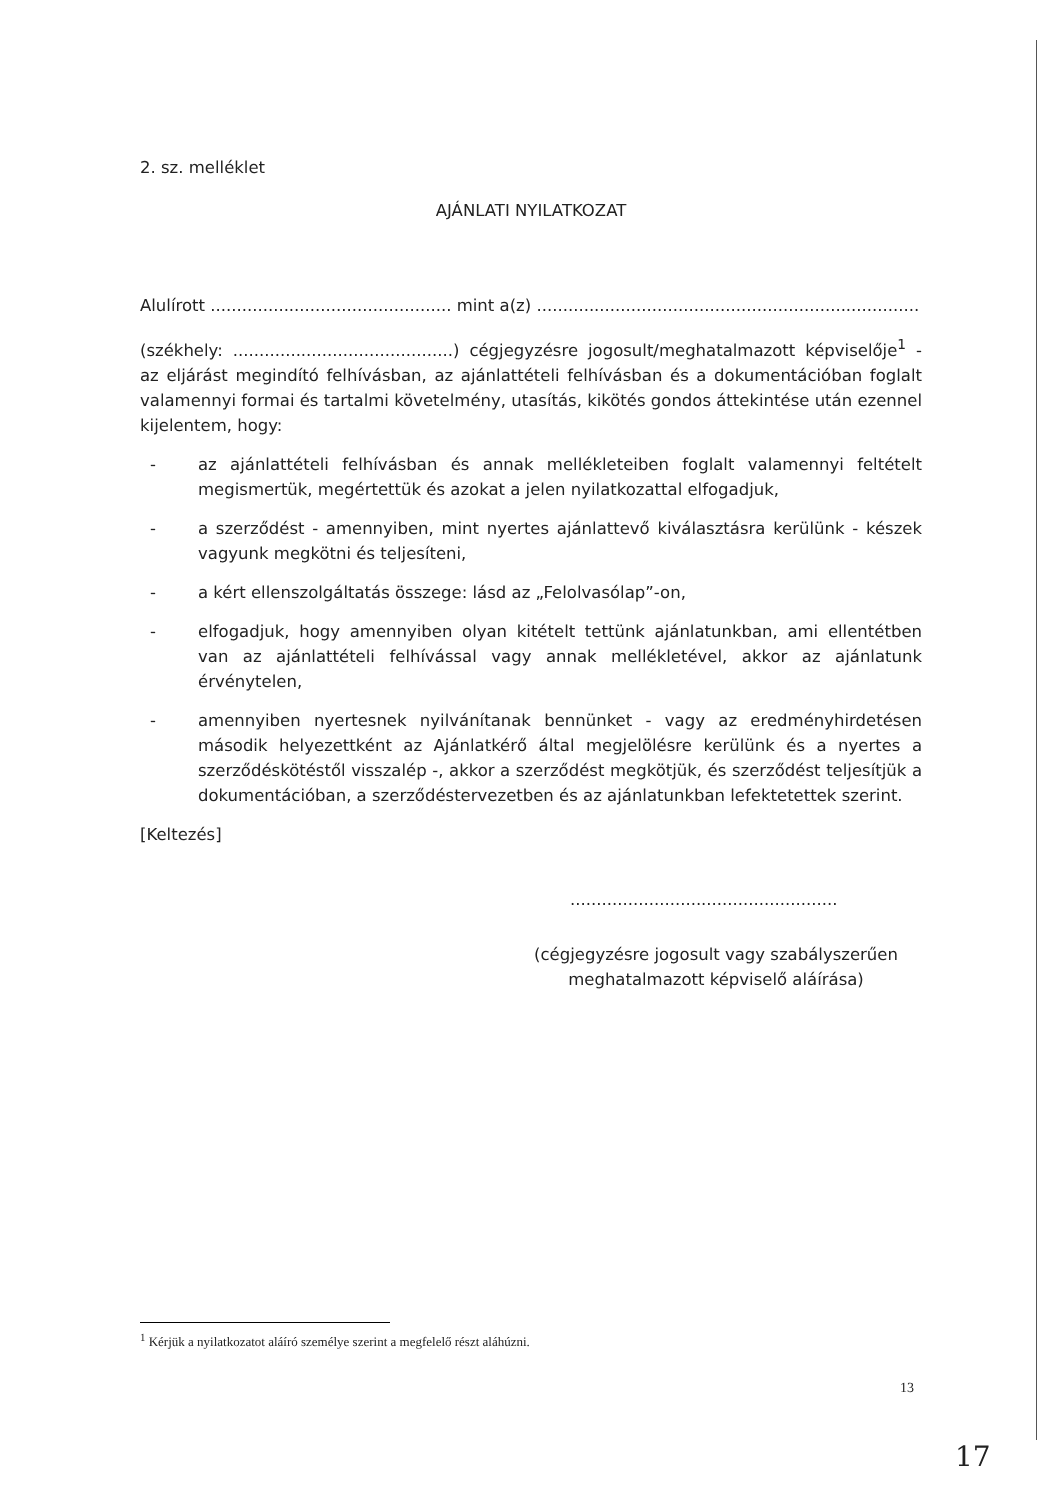2. sz. melléklet
AJÁNLATI NYILATKOZAT
Alulírott .............................................. mint a(z) .........................................................................
(székhely: ..........................................) cégjegyzésre jogosult/meghatalmazott képviselője<sup>1</sup> - az eljárást megindító felhívásban, az ajánlattételi felhívásban és a dokumentációban foglalt valamennyi formai és tartalmi követelmény, utasítás, kikötés gondos áttekintése után ezennel kijelentem, hogy:
- az ajánlattételi felhívásban és annak mellékleteiben foglalt valamennyi feltételt megismertük, megértettük és azokat a jelen nyilatkozattal elfogadjuk,
- a szerződést - amennyiben, mint nyertes ajánlattevő kiválasztásra kerülünk - készek vagyunk megkötni és teljesíteni,
- a kért ellenszolgáltatás összege: lásd az „Felolvasólap”-on,
- elfogadjuk, hogy amennyiben olyan kitételt tettünk ajánlatunkban, ami ellentétben van az ajánlattételi felhívással vagy annak mellékletével, akkor az ajánlatunk érvénytelen,
- amennyiben nyertesnek nyilvánítanak bennünket - vagy az eredményhirdetésen második helyezettként az Ajánlatkérő által megjelölésre kerülünk és a nyertes a szerződéskötéstől visszalép -, akkor a szerződést megkötjük, és szerződést teljesítjük a dokumentációban, a szerződéstervezetben és az ajánlatunkban lefektetettek szerint.
[Keltezés]
...................................................
(cégjegyzésre jogosult vagy szabályszerűen
meghatalmazott képviselő aláírása)
<sup>1</sup> Kérjük a nyilatkozatot aláíró személye szerint a megfelelő részt aláhúzni.
13
17